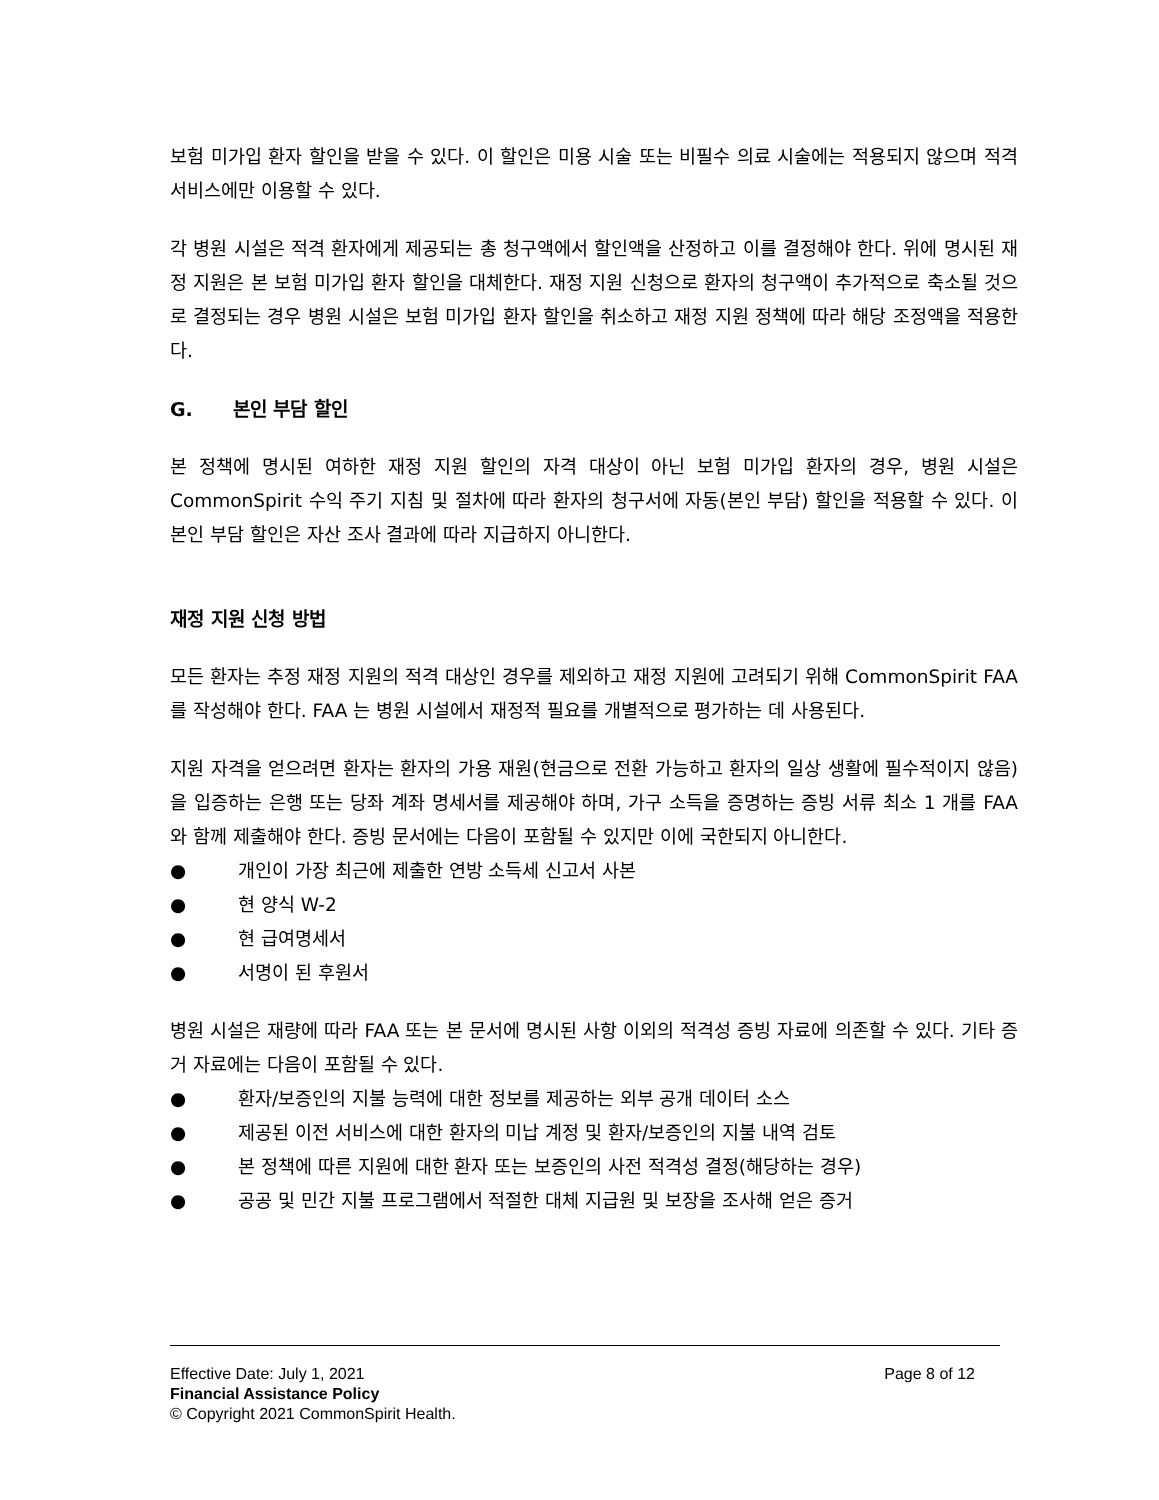보험 미가입 환자 할인을 받을 수 있다. 이 할인은 미용 시술 또는 비필수 의료 시술에는 적용되지 않으며 적격 서비스에만 이용할 수 있다.
각 병원 시설은 적격 환자에게 제공되는 총 청구액에서 할인액을 산정하고 이를 결정해야 한다. 위에 명시된 재정 지원은 본 보험 미가입 환자 할인을 대체한다. 재정 지원 신청으로 환자의 청구액이 추가적으로 축소될 것으로 결정되는 경우 병원 시설은 보험 미가입 환자 할인을 취소하고 재정 지원 정책에 따라 해당 조정액을 적용한다.
G. 본인 부담 할인
본 정책에 명시된 여하한 재정 지원 할인의 자격 대상이 아닌 보험 미가입 환자의 경우, 병원 시설은 CommonSpirit 수익 주기 지침 및 절차에 따라 환자의 청구서에 자동(본인 부담) 할인을 적용할 수 있다. 이 본인 부담 할인은 자산 조사 결과에 따라 지급하지 아니한다.
재정 지원 신청 방법
모든 환자는 추정 재정 지원의 적격 대상인 경우를 제외하고 재정 지원에 고려되기 위해 CommonSpirit FAA 를 작성해야 한다. FAA 는 병원 시설에서 재정적 필요를 개별적으로 평가하는 데 사용된다.
지원 자격을 얻으려면 환자는 환자의 가용 재원(현금으로 전환 가능하고 환자의 일상 생활에 필수적이지 않음)을 입증하는 은행 또는 당좌 계좌 명세서를 제공해야 하며, 가구 소득을 증명하는 증빙 서류 최소 1 개를 FAA 와 함께 제출해야 한다. 증빙 문서에는 다음이 포함될 수 있지만 이에 국한되지 아니한다.
● 개인이 가장 최근에 제출한 연방 소득세 신고서 사본
● 현 양식 W-2
● 현 급여명세서
● 서명이 된 후원서
병원 시설은 재량에 따라 FAA 또는 본 문서에 명시된 사항 이외의 적격성 증빙 자료에 의존할 수 있다. 기타 증거 자료에는 다음이 포함될 수 있다.
● 환자/보증인의 지불 능력에 대한 정보를 제공하는 외부 공개 데이터 소스
● 제공된 이전 서비스에 대한 환자의 미납 계정 및 환자/보증인의 지불 내역 검토
● 본 정책에 따른 지원에 대한 환자 또는 보증인의 사전 적격성 결정(해당하는 경우)
● 공공 및 민간 지불 프로그램에서 적절한 대체 지급원 및 보장을 조사해 얻은 증거
Page 8 of 12 Effective Date: July 1, 2021
Financial Assistance Policy
© Copyright 2021 CommonSpirit Health.